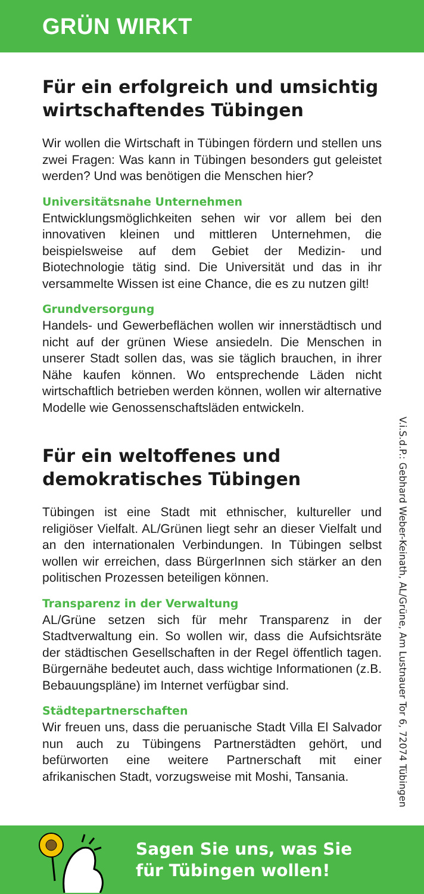GRÜN WIRKT
Für ein erfolgreich und umsichtig wirtschaftendes Tübingen
Wir wollen die Wirtschaft in Tübingen fördern und stellen uns zwei Fragen: Was kann in Tübingen besonders gut geleistet werden? Und was benötigen die Menschen hier?
Universitätsnahe Unternehmen
Entwicklungsmöglichkeiten sehen wir vor allem bei den innovativen kleinen und mittleren Unternehmen, die beispielsweise auf dem Gebiet der Medizin- und Biotechnologie tätig sind. Die Universität und das in ihr versammelte Wissen ist eine Chance, die es zu nutzen gilt!
Grundversorgung
Handels- und Gewerbeflächen wollen wir innerstädtisch und nicht auf der grünen Wiese ansiedeln. Die Menschen in unserer Stadt sollen das, was sie täglich brauchen, in ihrer Nähe kaufen können. Wo entsprechende Läden nicht wirtschaftlich betrieben werden können, wollen wir alternative Modelle wie Genossenschaftsläden entwickeln.
Für ein weltoffenes und demokratisches Tübingen
Tübingen ist eine Stadt mit ethnischer, kultureller und religiöser Vielfalt. AL/Grünen liegt sehr an dieser Vielfalt und an den internationalen Verbindungen. In Tübingen selbst wollen wir erreichen, dass BürgerInnen sich stärker an den politischen Prozessen beteiligen können.
Transparenz in der Verwaltung
AL/Grüne setzen sich für mehr Transparenz in der Stadtverwaltung ein. So wollen wir, dass die Aufsichtsräte der städtischen Gesellschaften in der Regel öffentlich tagen. Bürgernähe bedeutet auch, dass wichtige Informationen (z.B. Bebauungspläne) im Internet verfügbar sind.
Städtepartnerschaften
Wir freuen uns, dass die peruanische Stadt Villa El Salvador nun auch zu Tübingens Partnerstädten gehört, und befürworten eine weitere Partnerschaft mit einer afrikanischen Stadt, vorzugsweise mit Moshi, Tansania.
V.i.S.d.P.: Gebhard Weber-Keinath, AL/Grüne, Am Lustnauer Tor 6, 72074 Tübingen
Sagen Sie uns, was Sie
für Tübingen wollen!